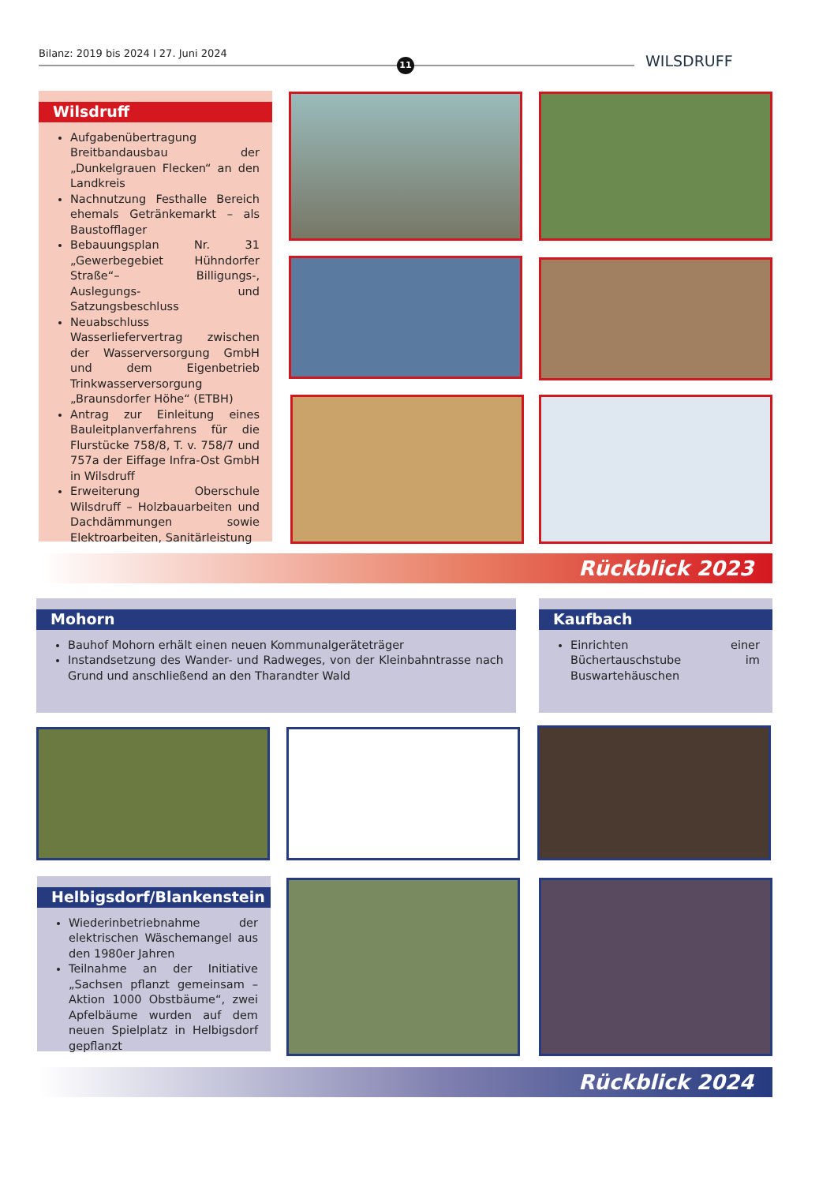Bilanz: 2019 bis 2024 I 27. Juni 2024
11 WILSDRUFF
Wilsdruff
Aufgabenübertragung Breitbandausbau der „Dunkelgrauen Flecken“ an den Landkreis
Nachnutzung Festhalle Bereich ehemals Getränkemarkt – als Baustofflager
Bebauungsplan Nr. 31 „Gewerbegebiet Hühndorfer Straße“– Billigungs-, Auslegungs- und Satzungsbeschluss
Neuabschluss Wasserliefervertrag zwischen der Wasserversorgung GmbH und dem Eigenbetrieb Trinkwasserversorgung „Braunsdorfer Höhe“ (ETBH)
Antrag zur Einleitung eines Bauleitplanverfahrens für die Flurstücke 758/8, T. v. 758/7 und 757a der Eiffage Infra-Ost GmbH in Wilsdruff
Erweiterung Oberschule Wilsdruff – Holzbauarbeiten und Dachdämmungen sowie Elektroarbeiten, Sanitärleistung
Rückblick 2023
Mohorn
Bauhof Mohorn erhält einen neuen Kommunalgeräteträger
Instandsetzung des Wander- und Radweges, von der Kleinbahntrasse nach Grund und anschließend an den Tharandter Wald
Kaufbach
Einrichten einer Büchertauschstube im Buswartehäuschen
Helbigsdorf/Blankenstein
Wiederinbetriebnahme der elektrischen Wäschemangel aus den 1980er Jahren
Teilnahme an der Initiative „Sachsen pflanzt gemeinsam – Aktion 1000 Obstbäume“, zwei Apfelbäume wurden auf dem neuen Spielplatz in Helbigsdorf gepflanzt
Rückblick 2024